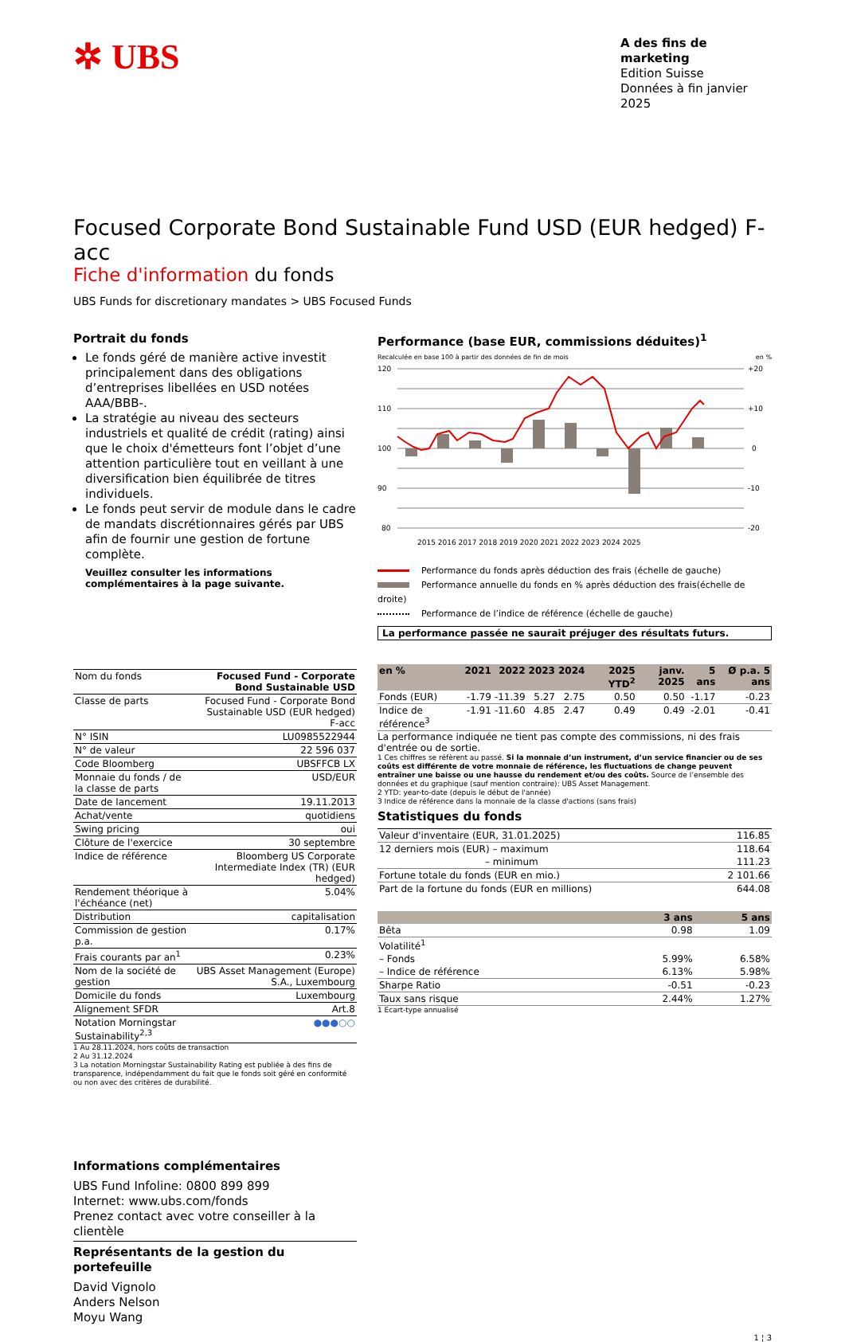✲ UBS
A des fins de marketing
Edition Suisse
Données à fin janvier 2025
Focused Corporate Bond Sustainable Fund USD (EUR hedged) F-acc
Fiche d'information du fonds
UBS Funds for discretionary mandates > UBS Focused Funds
Portrait du fonds
Le fonds géré de manière active investit principalement dans des obligations d’entreprises libellées en USD notées AAA/BBB-.
La stratégie au niveau des secteurs industriels et qualité de crédit (rating) ainsi que le choix d'émetteurs font l’objet d’une attention particulière tout en veillant à une diversification bien équilibrée de titres individuels.
Le fonds peut servir de module dans le cadre de mandats discrétionnaires gérés par UBS afin de fournir une gestion de fortune complète.
Veuillez consulter les informations complémentaires à la page suivante.
| Nom du fonds | Focused Fund - Corporate Bond Sustainable USD |
| Classe de parts | Focused Fund - Corporate Bond Sustainable USD (EUR hedged) F-acc |
| N° ISIN | LU0985522944 |
| N° de valeur | 22 596 037 |
| Code Bloomberg | UBSFFCB LX |
| Monnaie du fonds / de la classe de parts | USD/EUR |
| Date de lancement | 19.11.2013 |
| Achat/vente | quotidiens |
| Swing pricing | oui |
| Clôture de l'exercice | 30 septembre |
| Indice de référence | Bloomberg US Corporate Intermediate Index (TR) (EUR hedged) |
| Rendement théorique à l'échéance (net) | 5.04% |
| Distribution | capitalisation |
| Commission de gestion p.a. | 0.17% |
| Frais courants par an<sup>1</sup> | 0.23% |
| Nom de la société de gestion | UBS Asset Management (Europe) S.A., Luxembourg |
| Domicile du fonds | Luxembourg |
| Alignement SFDR | Art.8 |
| Notation Morningstar Sustainability<sup>2,3</sup> | ●●●○○ |
1 Au 28.11.2024, hors coûts de transaction
2 Au 31.12.2024
3 La notation Morningstar Sustainability Rating est publiée à des fins de transparence, indépendamment du fait que le fonds soit géré en conformité ou non avec des critères de durabilité.
Informations complémentaires
UBS Fund Infoline: 0800 899 899
Internet: www.ubs.com/fonds
Prenez contact avec votre conseiller à la clientèle
Représentants de la gestion du portefeuille
David Vignolo
Anders Nelson
Moyu Wang
Performance (base EUR, commissions déduites)<sup>1</sup>
Recalculée en base 100 à partir des données de fin de mois en %
120
110
100
90
80
+20
+10
0
-10
-20
2015 2016 2017 2018 2019 2020 2021 2022 2023 2024 2025
Performance du fonds après déduction des frais (échelle de gauche)
Performance annuelle du fonds en % après déduction des frais(échelle de droite)
Performance de l’indice de référence (échelle de gauche)
La performance passée ne saurait préjuger des résultats futurs.
| en % | 2021 | 2022 | 2023 | 2024 | 2025 YTD<sup>2</sup> | janv. 2025 | 5 ans | Ø p.a. 5 ans |
| --- | --- | --- | --- | --- | --- | --- | --- | --- |
| Fonds (EUR) | -1.79 | -11.39 | 5.27 | 2.75 | 0.50 | 0.50 | -1.17 | -0.23 |
| Indice de référence<sup>3</sup> | -1.91 | -11.60 | 4.85 | 2.47 | 0.49 | 0.49 | -2.01 | -0.41 |
La performance indiquée ne tient pas compte des commissions, ni des frais d'entrée ou de sortie.
1 Ces chiffres se réfèrent au passé. Si la monnaie d’un instrument, d’un service financier ou de ses coûts est différente de votre monnaie de référence, les fluctuations de change peuvent entraîner une baisse ou une hausse du rendement et/ou des coûts. Source de l’ensemble des données et du graphique (sauf mention contraire): UBS Asset Management.
2 YTD: year-to-date (depuis le début de l'année)
3 Indice de référence dans la monnaie de la classe d'actions (sans frais)
Statistiques du fonds
| Valeur d'inventaire (EUR, 31.01.2025) | 116.85 |
| 12 derniers mois (EUR) – maximum | 118.64 |
| – minimum | 111.23 |
| Fortune totale du fonds (EUR en mio.) | 2 101.66 |
| Part de la fortune du fonds (EUR en millions) | 644.08 |
| | 3 ans | 5 ans |
| --- | --- | --- |
| Bêta | 0.98 | 1.09 |
| Volatilité<sup>1</sup> | | |
| – Fonds | 5.99% | 6.58% |
| – Indice de référence | 6.13% | 5.98% |
| Sharpe Ratio | -0.51 | -0.23 |
| Taux sans risque | 2.44% | 1.27% |
1 Ecart-type annualisé
1 ¦ 3